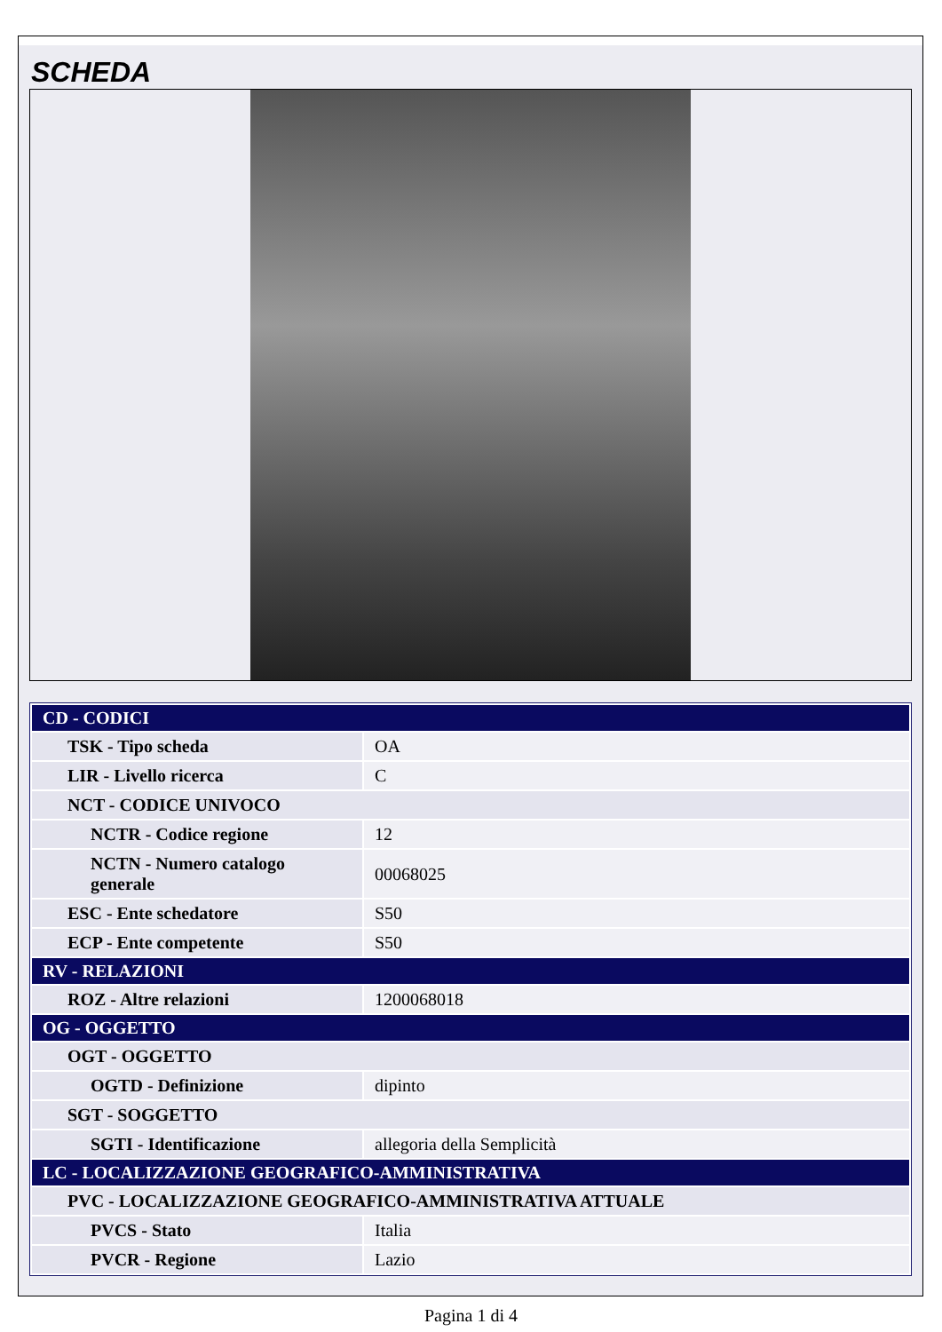SCHEDA
| CD - CODICI | |
| TSK - Tipo scheda | OA |
| LIR - Livello ricerca | C |
| NCT - CODICE UNIVOCO | |
| NCTR - Codice regione | 12 |
| NCTN - Numero catalogo generale | 00068025 |
| ESC - Ente schedatore | S50 |
| ECP - Ente competente | S50 |
| RV - RELAZIONI | |
| ROZ - Altre relazioni | 1200068018 |
| OG - OGGETTO | |
| OGT - OGGETTO | |
| OGTD - Definizione | dipinto |
| SGT - SOGGETTO | |
| SGTI - Identificazione | allegoria della Semplicità |
| LC - LOCALIZZAZIONE GEOGRAFICO-AMMINISTRATIVA | |
| PVC - LOCALIZZAZIONE GEOGRAFICO-AMMINISTRATIVA ATTUALE | |
| PVCS - Stato | Italia |
| PVCR - Regione | Lazio |
Pagina 1 di 4